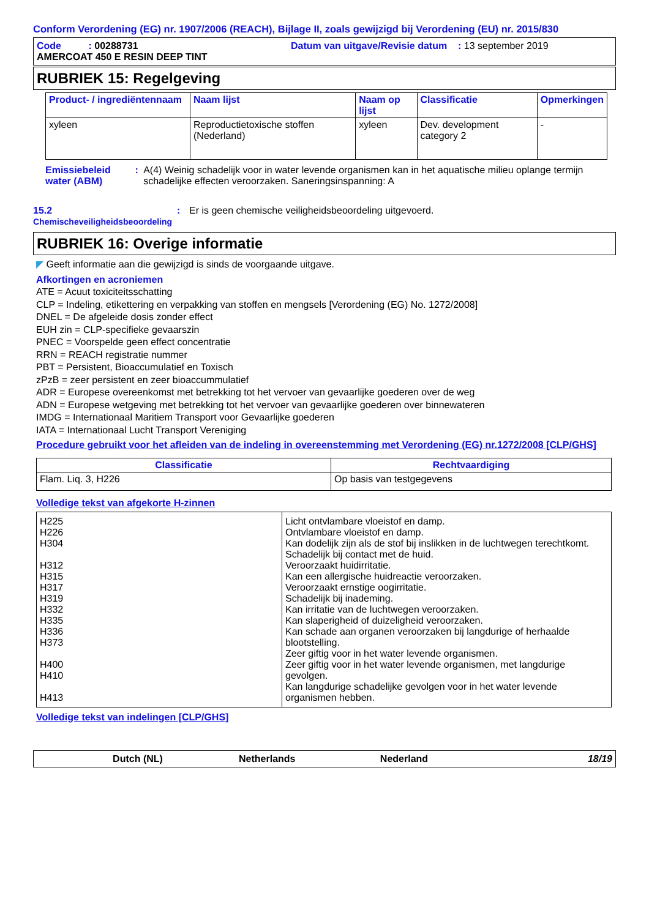Conform Verordening (EG) nr. 1907/2006 (REACH), Bijlage II, zoals gewijzigd bij Verordening (EU) nr. 2015/830
Code : 00288731 Datum van uitgave/Revisie datum : 13 september 2019
AMERCOAT 450 E RESIN DEEP TINT
RUBRIEK 15: Regelgeving
| Product- / ingrediëntennaam | Naam lijst | Naam op lijst | Classificatie | Opmerkingen |
| --- | --- | --- | --- | --- |
| xyleen | Reproductietoxische stoffen (Nederland) | xyleen | Dev. development category 2 | - |
Emissiebeleid water (ABM)
: A(4) Weinig schadelijk voor in water levende organismen kan in het aquatische milieu oplange termijn schadelijke effecten veroorzaken. Saneringsinspanning: A
15.2
Chemischeveiligheidsbeoordeling
: Er is geen chemische veiligheidsbeoordeling uitgevoerd.
RUBRIEK 16: Overige informatie
◤ Geeft informatie aan die gewijzigd is sinds de voorgaande uitgave.
Afkortingen en acroniemen
ATE = Acuut toxiciteitsschatting
CLP = Indeling, etikettering en verpakking van stoffen en mengsels [Verordening (EG) No. 1272/2008]
DNEL = De afgeleide dosis zonder effect
EUH zin = CLP-specifieke gevaarszin
PNEC = Voorspelde geen effect concentratie
RRN = REACH registratie nummer
PBT = Persistent, Bioaccumulatief en Toxisch
zPzB = zeer persistent en zeer bioaccummulatief
ADR = Europese overeenkomst met betrekking tot het vervoer van gevaarlijke goederen over de weg
ADN = Europese wetgeving met betrekking tot het vervoer van gevaarlijke goederen over binnewateren
IMDG = Internationaal Maritiem Transport voor Gevaarlijke goederen
IATA = Internationaal Lucht Transport Vereniging
Procedure gebruikt voor het afleiden van de indeling in overeenstemming met Verordening (EG) nr.1272/2008 [CLP/GHS]
| Classificatie | Rechtvaardiging |
| --- | --- |
| Flam. Liq. 3, H226 | Op basis van testgegevens |
Volledige tekst van afgekorte H-zinnen
| H225 H226 H304 H312 H315 H317 H319 H332 H335 H336 H373 H400 H410 H413 | Licht ontvlambare vloeistof en damp. Ontvlambare vloeistof en damp. Kan dodelijk zijn als de stof bij inslikken in de luchtwegen terechtkomt. Schadelijk bij contact met de huid. Veroorzaakt huidirritatie. Kan een allergische huidreactie veroorzaken. Veroorzaakt ernstige oogirritatie. Schadelijk bij inademing. Kan irritatie van de luchtwegen veroorzaken. Kan slaperigheid of duizeligheid veroorzaken. Kan schade aan organen veroorzaken bij langdurige of herhaalde blootstelling. Zeer giftig voor in het water levende organismen. Zeer giftig voor in het water levende organismen, met langdurige gevolgen. Kan langdurige schadelijke gevolgen voor in het water levende organismen hebben. |
Volledige tekst van indelingen [CLP/GHS]
Dutch (NL) Netherlands Nederland 18/19